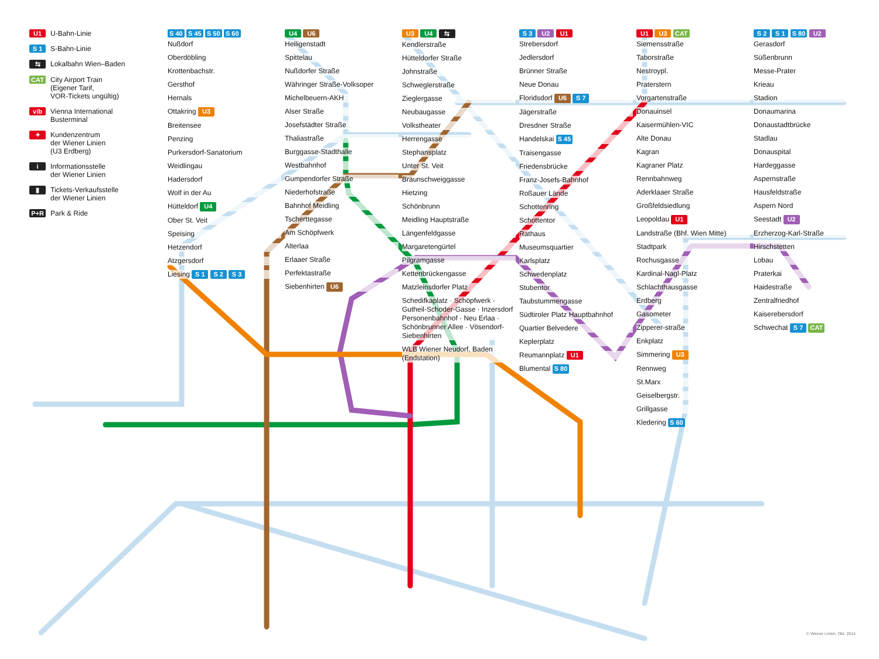U1 U-Bahn-Linie
S 1 S-Bahn-Linie
⇆ Lokalbahn Wien–Baden
CAT City Airport Train
(Eigener Tarif,
VOR-Tickets ungültig)
vib Vienna International
Busterminal
✦ Kundenzentrum
der Wiener Linien
(U3 Erdberg)
i Informationsstelle
der Wiener Linien
▮ Tickets-Verkaufsstelle
der Wiener Linien
P+R Park & Ride
S 40 S 45 S 50 S 60
Nußdorf
Oberdöbling
Krottenbachstr.
Gersthof
Hernals
Ottakring U3
Breitensee
Penzing
Purkersdorf-Sanatorium
Weidlingau
Hadersdorf
Wolf in der Au
Hütteldorf U4
Ober St. Veit
Speising
Hetzendorf
Atzgersdorf
Liesing S 1 S 2 S 3
U4 U6
Heiligenstadt
Spittelau
Nußdorfer Straße
Währinger Straße-Volksoper
Michelbeuern-AKH
Alser Straße
Josefstädter Straße
Thaliastraße
Burggasse-Stadthalle
Westbahnhof
Gumpendorfer Straße
Niederhofstraße
Bahnhof Meidling
Tscherttegasse
Am Schöpfwerk
Alterlaa
Erlaaer Straße
Perfektastraße
Siebenhirten U6
U3 U4 ⇆
Kendlerstraße
Hütteldorfer Straße
Johnstraße
Schweglerstraße
Zieglergasse
Neubaugasse
Volkstheater
Herrengasse
Stephansplatz
Unter St. Veit
Braunschweiggasse
Hietzing
Schönbrunn
Meidling Hauptstraße
Längenfeldgasse
Margaretengürtel
Pilgramgasse
Kettenbrückengasse
Matzleinsdorfer Platz
Schedifkaplatz · Schöpfwerk · Gutheil-Schoder-Gasse · Inzersdorf Personenbahnhof · Neu Erlaa · Schönbrunner Allee · Vösendorf-Siebenhirten
WLB Wiener Neudorf, Baden (Endstation)
S 3 U2 U1
Strebersdorf
Jedlersdorf
Brünner Straße
Neue Donau
Floridsdorf U6 S 7
Jägerstraße
Dresdner Straße
Handelskai S 45
Traisengasse
Friedensbrücke
Franz-Josefs-Bahnhof
Roßauer Lände
Schottenring
Schottentor
Rathaus
Museumsquartier
Karlsplatz
Schwedenplatz
Stubentor
Taubstummengasse
Südtiroler Platz Hauptbahnhof
Quartier Belvedere
Keplerplatz
Reumannplatz U1
Blumental S 80
U1 U3 CAT
Siemensstraße
Taborstraße
Nestroypl.
Praterstern
Vorgartenstraße
Donauinsel
Kaisermühlen-VIC
Alte Donau
Kagran
Kagraner Platz
Rennbahnweg
Aderklaaer Straße
Großfeldsiedlung
Leopoldau U1
Landstraße (Bhf. Wien Mitte)
Stadtpark
Rochusgasse
Kardinal-Nagl-Platz
Schlachthausgasse
Erdberg
Gasometer
Zipperer-straße
Enkplatz
Simmering U3
Rennweg
St.Marx
Geiselbergstr.
Grillgasse
Kledering S 60
S 2 S 1 S 80 U2
Gerasdorf
Süßenbrunn
Messe-Prater
Krieau
Stadion
Donaumarina
Donaustadtbrücke
Stadlau
Donauspital
Hardeggasse
Aspernstraße
Hausfeldstraße
Aspern Nord
Seestadt U2
Erzherzog-Karl-Straße
Hirschstetten
Lobau
Praterkai
Haidestraße
Zentralfriedhof
Kaiserebersdorf
Schwechat S 7 CAT
© Wiener Linien, Okt. 2014